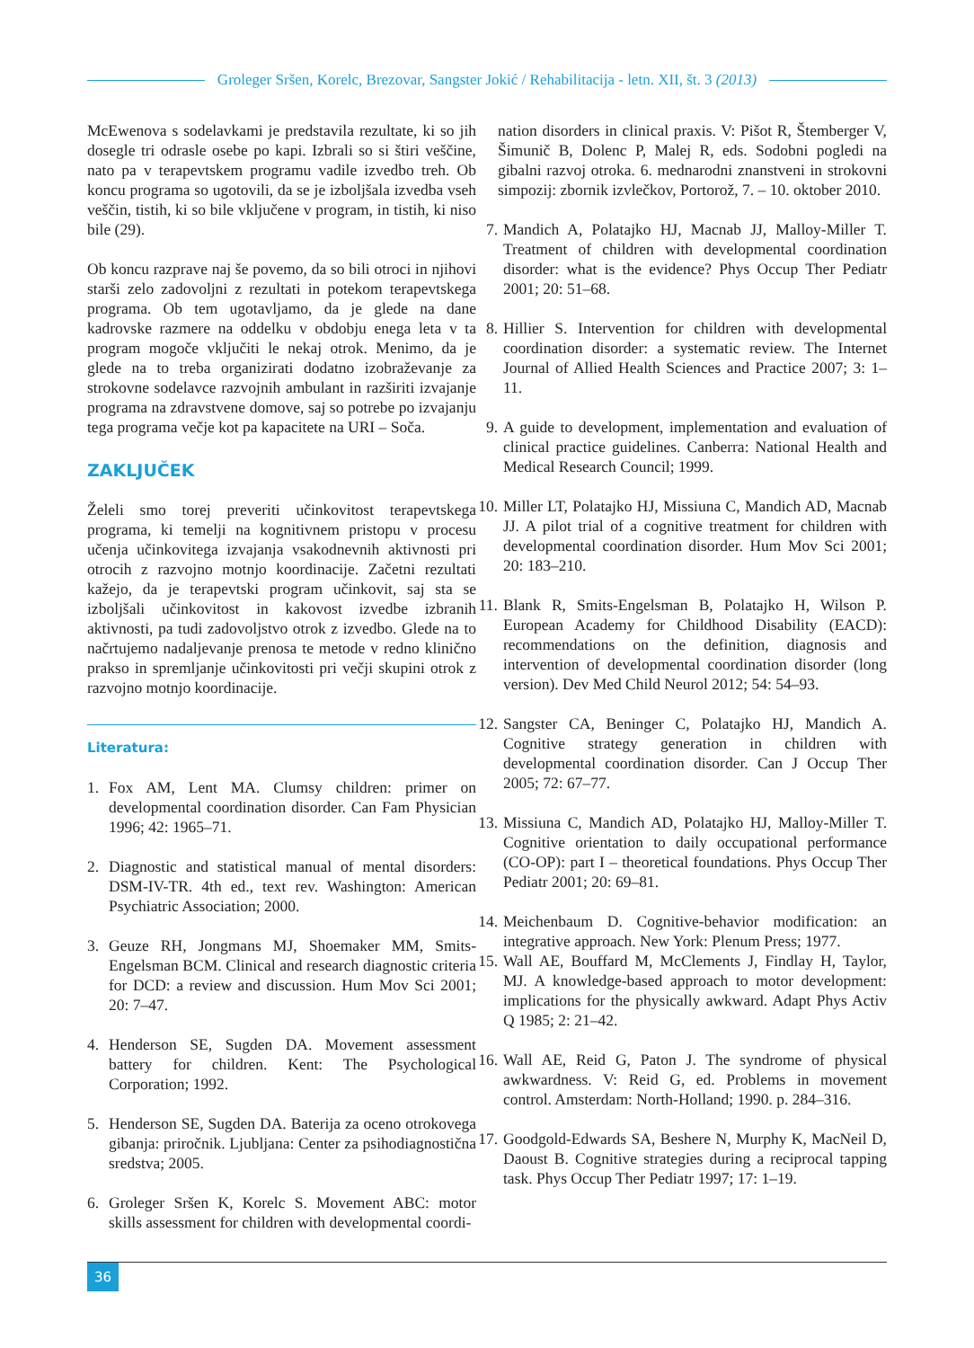Groleger Sršen, Korelc, Brezovar, Sangster Jokić / Rehabilitacija - letn. XII, št. 3 (2013)
McEwenova s sodelavkami je predstavila rezultate, ki so jih dosegle tri odrasle osebe po kapi. Izbrali so si štiri veščine, nato pa v terapevtskem programu vadile izvedbo treh. Ob koncu programa so ugotovili, da se je izboljšala izvedba vseh veščin, tistih, ki so bile vključene v program, in tistih, ki niso bile (29).
Ob koncu razprave naj še povemo, da so bili otroci in njihovi starši zelo zadovoljni z rezultati in potekom terapevtskega programa. Ob tem ugotavljamo, da je glede na dane kadrovske razmere na oddelku v obdobju enega leta v ta program mogoče vključiti le nekaj otrok. Menimo, da je glede na to treba organizirati dodatno izobraževanje za strokovne sodelavce razvojnih ambulant in razširiti izvajanje programa na zdravstvene domove, saj so potrebe po izvajanju tega programa večje kot pa kapacitete na URI – Soča.
ZAKLJUČEK
Želeli smo torej preveriti učinkovitost terapevtskega programa, ki temelji na kognitivnem pristopu v procesu učenja učinkovitega izvajanja vsakodnevnih aktivnosti pri otrocih z razvojno motnjo koordinacije. Začetni rezultati kažejo, da je terapevtski program učinkovit, saj sta se izboljšali učinkovitost in kakovost izvedbe izbranih aktivnosti, pa tudi zadovoljstvo otrok z izvedbo. Glede na to načrtujemo nadaljevanje prenosa te metode v redno klinično prakso in spremljanje učinkovitosti pri večji skupini otrok z razvojno motnjo koordinacije.
Literatura:
1. Fox AM, Lent MA. Clumsy children: primer on developmental coordination disorder. Can Fam Physician 1996; 42: 1965–71.
2. Diagnostic and statistical manual of mental disorders: DSM-IV-TR. 4th ed., text rev. Washington: American Psychiatric Association; 2000.
3. Geuze RH, Jongmans MJ, Shoemaker MM, Smits-Engelsman BCM. Clinical and research diagnostic criteria for DCD: a review and discussion. Hum Mov Sci 2001; 20: 7–47.
4. Henderson SE, Sugden DA. Movement assessment battery for children. Kent: The Psychological Corporation; 1992.
5. Henderson SE, Sugden DA. Baterija za oceno otrokovega gibanja: priročnik. Ljubljana: Center za psihodiagnostična sredstva; 2005.
6. Groleger Sršen K, Korelc S. Movement ABC: motor skills assessment for children with developmental coordi-
nation disorders in clinical praxis. V: Pišot R, Štemberger V, Šimunič B, Dolenc P, Malej R, eds. Sodobni pogledi na gibalni razvoj otroka. 6. mednarodni znanstveni in strokovni simpozij: zbornik izvlečkov, Portorož, 7. – 10. oktober 2010.
7. Mandich A, Polatajko HJ, Macnab JJ, Malloy-Miller T. Treatment of children with developmental coordination disorder: what is the evidence? Phys Occup Ther Pediatr 2001; 20: 51–68.
8. Hillier S. Intervention for children with developmental coordination disorder: a systematic review. The Internet Journal of Allied Health Sciences and Practice 2007; 3: 1–11.
9. A guide to development, implementation and evaluation of clinical practice guidelines. Canberra: National Health and Medical Research Council; 1999.
10. Miller LT, Polatajko HJ, Missiuna C, Mandich AD, Macnab JJ. A pilot trial of a cognitive treatment for children with developmental coordination disorder. Hum Mov Sci 2001; 20: 183–210.
11. Blank R, Smits-Engelsman B, Polatajko H, Wilson P. European Academy for Childhood Disability (EACD): recommendations on the definition, diagnosis and intervention of developmental coordination disorder (long version). Dev Med Child Neurol 2012; 54: 54–93.
12. Sangster CA, Beninger C, Polatajko HJ, Mandich A. Cognitive strategy generation in children with developmental coordination disorder. Can J Occup Ther 2005; 72: 67–77.
13. Missiuna C, Mandich AD, Polatajko HJ, Malloy-Miller T. Cognitive orientation to daily occupational performance (CO-OP): part I – theoretical foundations. Phys Occup Ther Pediatr 2001; 20: 69–81.
14. Meichenbaum D. Cognitive-behavior modification: an integrative approach. New York: Plenum Press; 1977.
15. Wall AE, Bouffard M, McClements J, Findlay H, Taylor, MJ. A knowledge-based approach to motor development: implications for the physically awkward. Adapt Phys Activ Q 1985; 2: 21–42.
16. Wall AE, Reid G, Paton J. The syndrome of physical awkwardness. V: Reid G, ed. Problems in movement control. Amsterdam: North-Holland; 1990. p. 284–316.
17. Goodgold-Edwards SA, Beshere N, Murphy K, MacNeil D, Daoust B. Cognitive strategies during a reciprocal tapping task. Phys Occup Ther Pediatr 1997; 17: 1–19.
36